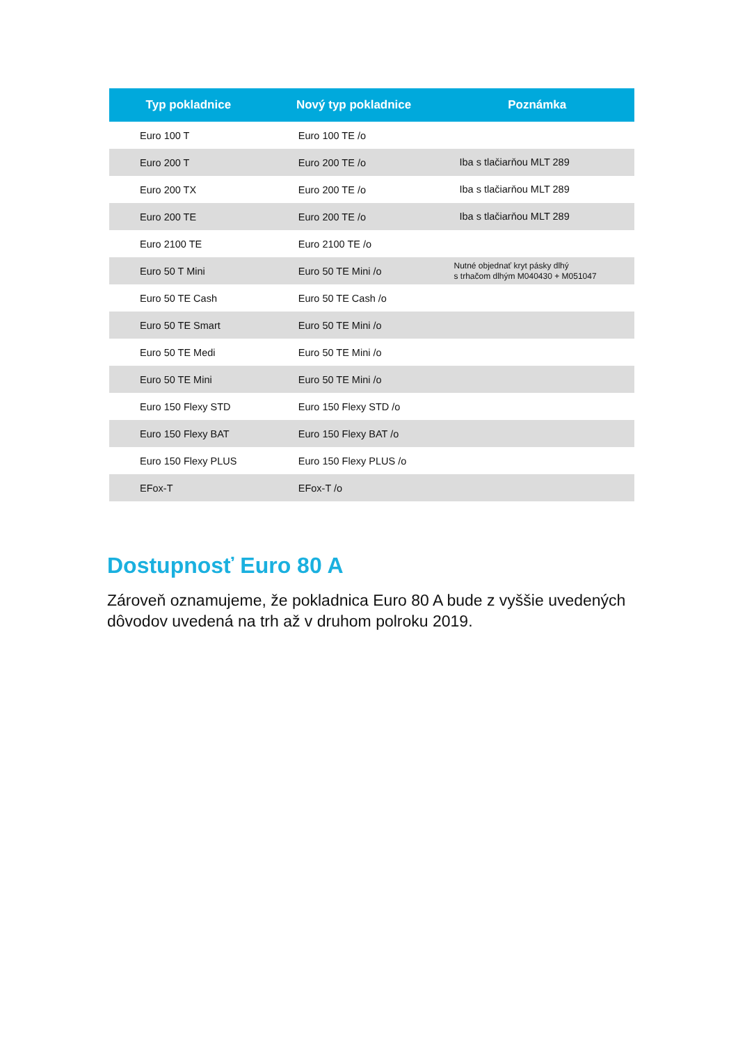| Typ pokladnice | Nový typ pokladnice | Poznámka |
| --- | --- | --- |
| Euro 100 T | Euro 100 TE /o | |
| Euro 200 T | Euro 200 TE /o | Iba s tlačiarňou MLT 289 |
| Euro 200 TX | Euro 200 TE /o | Iba s tlačiarňou MLT 289 |
| Euro 200 TE | Euro 200 TE /o | Iba s tlačiarňou MLT 289 |
| Euro 2100 TE | Euro 2100 TE /o | |
| Euro 50 T Mini | Euro 50 TE Mini /o | Nutné objednať kryt pásky dlhý s trhačom dlhým M040430 + M051047 |
| Euro 50 TE Cash | Euro 50 TE Cash /o | |
| Euro 50 TE Smart | Euro 50 TE Mini /o | |
| Euro 50 TE Medi | Euro 50 TE Mini /o | |
| Euro 50 TE Mini | Euro 50 TE Mini /o | |
| Euro 150 Flexy STD | Euro 150 Flexy STD /o | |
| Euro 150 Flexy BAT | Euro 150 Flexy BAT /o | |
| Euro 150 Flexy PLUS | Euro 150 Flexy PLUS /o | |
| EFox-T | EFox-T /o | |
Dostupnosť Euro 80 A
Zároveň oznamujeme, že pokladnica Euro 80 A bude z vyššie uvedených dôvodov uvedená na trh až v druhom polroku 2019.